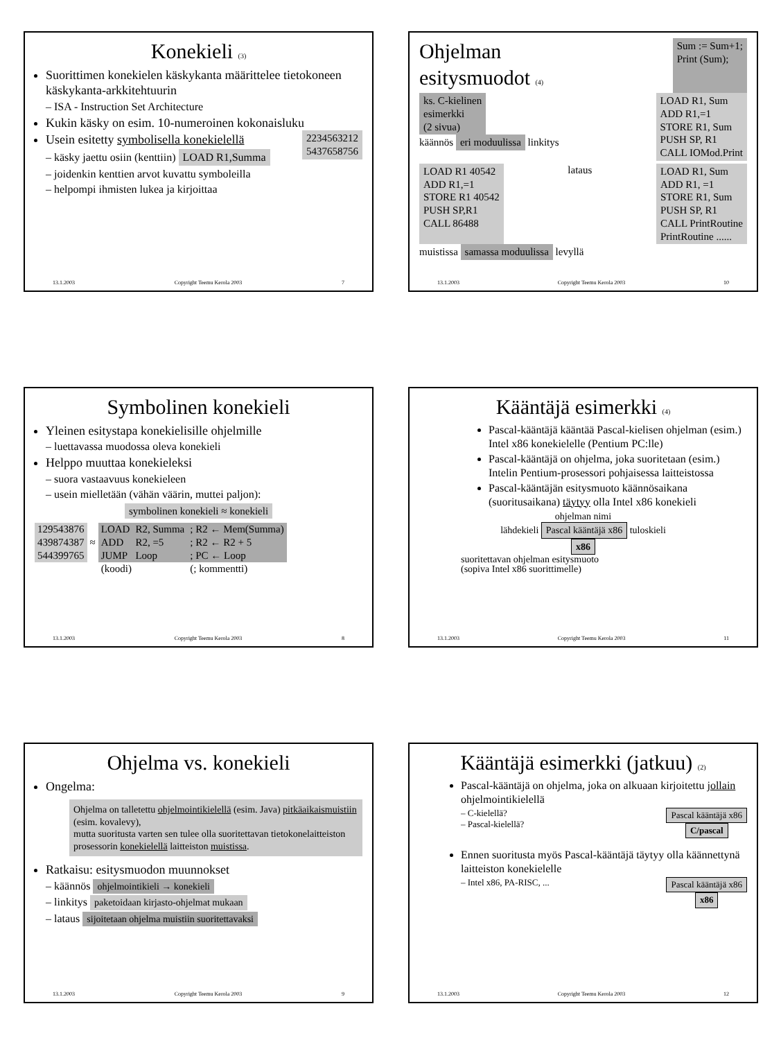Konekieli (3)
Suorittimen konekielen käskykanta määrittelee tietokoneen käskykanta-arkkitehtuurin
– ISA - Instruction Set Architecture
Kukin käsky on esim. 10-numeroinen kokonaisluku 2234563212
5437658756
Usein esitetty symbolisella konekielellä
– käsky jaettu osiin (kenttiin) LOAD R1,Summa
– joidenkin kenttien arvot kuvattu symboleilla
– helpompi ihmisten lukea ja kirjoittaa
13.1.2003 Copyright Teemu Kerola 2003 7
Ohjelman
esitysmuodot (4)
Sum := Sum+1;
Print (Sum);
ks. C-kielinen
esimerkki
(2 sivua)
käännös eri moduulissa linkitys
LOAD R1, Sum
ADD R1,=1
STORE R1, Sum
PUSH SP, R1
CALL IOMod.Print
LOAD R1 40542
ADD R1,=1
STORE R1 40542
PUSH SP,R1
CALL 86488 lataus LOAD R1, Sum
ADD R1, =1
STORE R1, Sum
PUSH SP, R1
CALL PrintRoutine
PrintRoutine ......
muistissa samassa moduulissa levyllä
13.1.2003 Copyright Teemu Kerola 2003 10
Symbolinen konekieli
Yleinen esitystapa konekielisille ohjelmille
– luettavassa muodossa oleva konekieli
Helppo muuttaa konekieleksi
– suora vastaavuus konekieleen
– usein mielletään (vähän väärin, muttei paljon):
symbolinen konekieli ≈ konekieli
| 129543876 439874387 544399765 | ≈ | LOAD ADD JUMP | R2, Summa R2, =5 Loop | ; R2 ← Mem(Summa) ; R2 ← R2 + 5 ; PC ← Loop |
| | | (koodi) | | (; kommentti) |
13.1.2003 Copyright Teemu Kerola 2003 8
Kääntäjä esimerkki (4)
Pascal-kääntäjä kääntää Pascal-kielisen ohjelman (esim.) Intel x86 konekielelle (Pentium PC:lle)
Pascal-kääntäjä on ohjelma, joka suoritetaan (esim.) Intelin Pentium-prosessori pohjaisessa laitteistossa
Pascal-kääntäjän esitysmuoto käännösaikana (suoritusaikana) täytyy olla Intel x86 konekieli
ohjelman nimi
lähdekieli Pascal kääntäjä x86 tuloskieli
x86
suoritettavan ohjelman esitysmuoto
(sopiva Intel x86 suorittimelle)
13.1.2003 Copyright Teemu Kerola 2003 11
Ohjelma vs. konekieli
Ongelma:
Ohjelma on talletettu ohjelmointikielellä (esim. Java) pitkäaikaismuistiin (esim. kovalevy),
mutta suoritusta varten sen tulee olla suoritettavan tietokonelaitteiston prosessorin konekielellä laitteiston muistissa.
Ratkaisu: esitysmuodon muunnokset
– käännös ohjelmointikieli → konekieli
– linkitys paketoidaan kirjasto-ohjelmat mukaan
– lataus sijoitetaan ohjelma muistiin suoritettavaksi
13.1.2003 Copyright Teemu Kerola 2003 9
Kääntäjä esimerkki (jatkuu) (2)
Pascal-kääntäjä on ohjelma, joka on alkuaan kirjoitettu jollain ohjelmointikielellä
– C-kielellä?
– Pascal-kielellä?
Pascal kääntäjä x86
C/pascal
Ennen suoritusta myös Pascal-kääntäjä täytyy olla käännettynä laitteiston konekielelle
– Intel x86, PA-RISC, ... Pascal kääntäjä x86
x86
13.1.2003 Copyright Teemu Kerola 2003 12